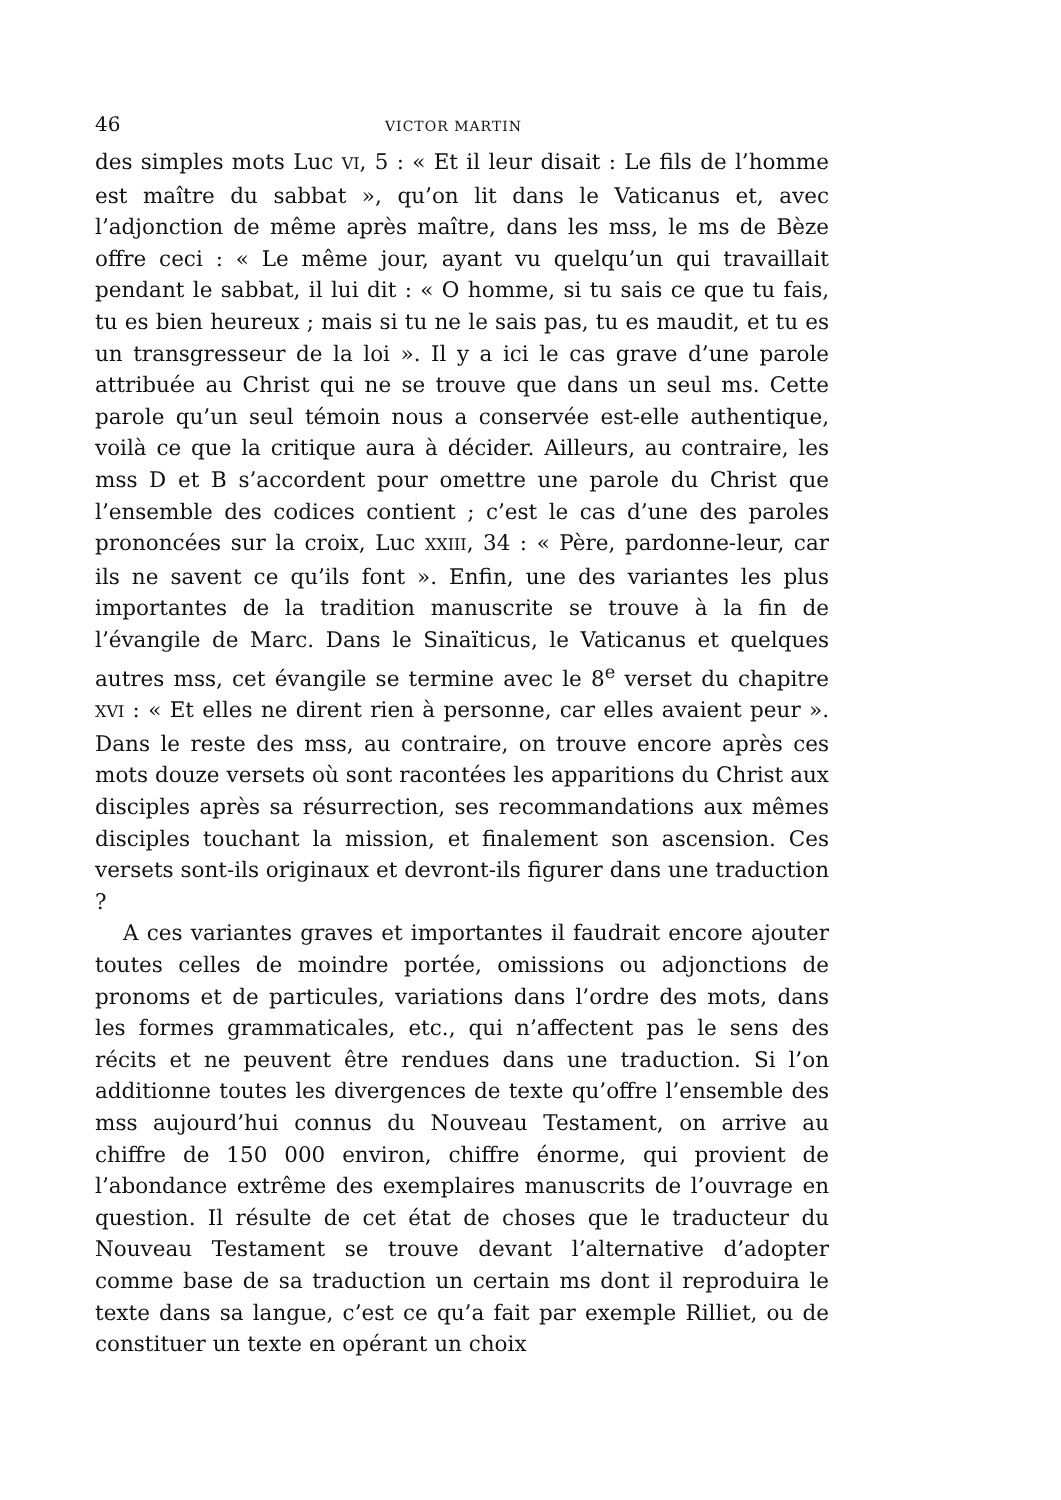46 VICTOR MARTIN
des simples mots Luc VI, 5 : « Et il leur disait : Le fils de l’homme est maître du sabbat », qu’on lit dans le Vaticanus et, avec l’adjonction de même après maître, dans les mss, le ms de Bèze offre ceci : « Le même jour, ayant vu quelqu’un qui travaillait pendant le sabbat, il lui dit : « O homme, si tu sais ce que tu fais, tu es bien heureux ; mais si tu ne le sais pas, tu es maudit, et tu es un transgresseur de la loi ». Il y a ici le cas grave d’une parole attribuée au Christ qui ne se trouve que dans un seul ms. Cette parole qu’un seul témoin nous a conservée est-elle authentique, voilà ce que la critique aura à décider. Ailleurs, au contraire, les mss D et B s’accordent pour omettre une parole du Christ que l’ensemble des codices contient ; c’est le cas d’une des paroles prononcées sur la croix, Luc XXIII, 34 : « Père, pardonne-leur, car ils ne savent ce qu’ils font ». Enfin, une des variantes les plus importantes de la tradition manuscrite se trouve à la fin de l’évangile de Marc. Dans le Sinaïticus, le Vaticanus et quelques autres mss, cet évangile se termine avec le 8<sup>e</sup> verset du chapitre XVI : « Et elles ne dirent rien à personne, car elles avaient peur ». Dans le reste des mss, au contraire, on trouve encore après ces mots douze versets où sont racontées les apparitions du Christ aux disciples après sa résurrection, ses recommandations aux mêmes disciples touchant la mission, et finalement son ascension. Ces versets sont-ils originaux et devront-ils figurer dans une traduction ?
A ces variantes graves et importantes il faudrait encore ajouter toutes celles de moindre portée, omissions ou adjonctions de pronoms et de particules, variations dans l’ordre des mots, dans les formes grammaticales, etc., qui n’affectent pas le sens des récits et ne peuvent être rendues dans une traduction. Si l’on additionne toutes les divergences de texte qu’offre l’ensemble des mss aujourd’hui connus du Nouveau Testament, on arrive au chiffre de 150 000 environ, chiffre énorme, qui provient de l’abondance extrême des exemplaires manuscrits de l’ouvrage en question. Il résulte de cet état de choses que le traducteur du Nouveau Testament se trouve devant l’alternative d’adopter comme base de sa traduction un certain ms dont il reproduira le texte dans sa langue, c’est ce qu’a fait par exemple Rilliet, ou de constituer un texte en opérant un choix